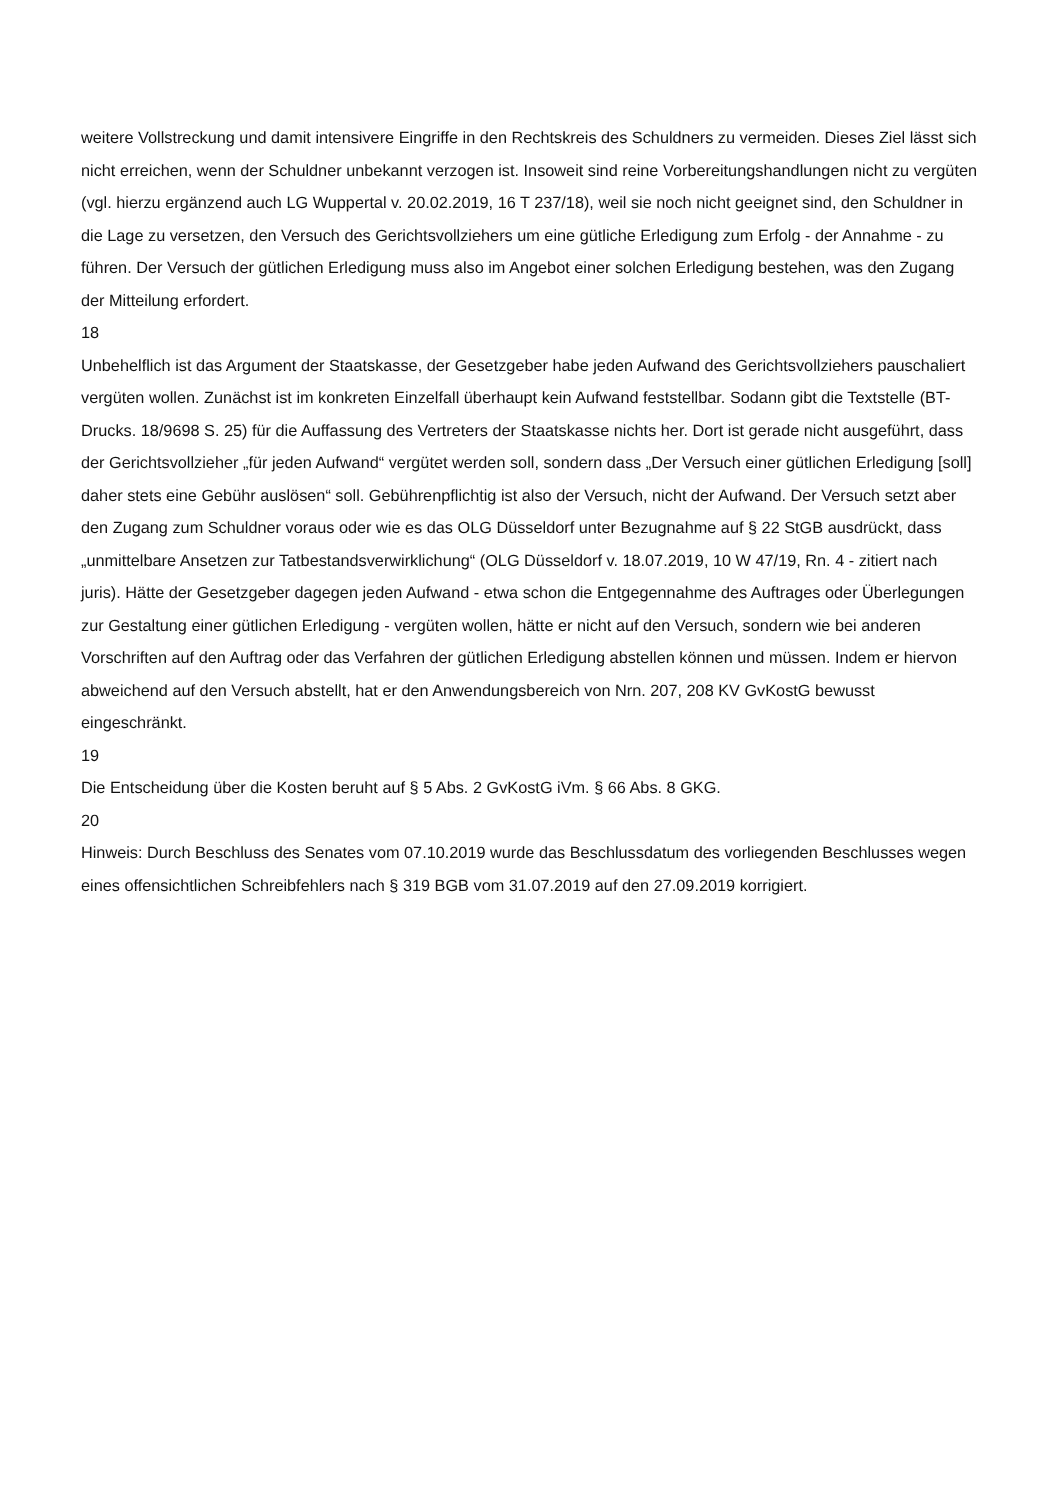weitere Vollstreckung und damit intensivere Eingriffe in den Rechtskreis des Schuldners zu vermeiden. Dieses Ziel lässt sich nicht erreichen, wenn der Schuldner unbekannt verzogen ist. Insoweit sind reine Vorbereitungshandlungen nicht zu vergüten (vgl. hierzu ergänzend auch LG Wuppertal v. 20.02.2019, 16 T 237/18), weil sie noch nicht geeignet sind, den Schuldner in die Lage zu versetzen, den Versuch des Gerichtsvollziehers um eine gütliche Erledigung zum Erfolg - der Annahme - zu führen. Der Versuch der gütlichen Erledigung muss also im Angebot einer solchen Erledigung bestehen, was den Zugang der Mitteilung erfordert.
18
Unbehelflich ist das Argument der Staatskasse, der Gesetzgeber habe jeden Aufwand des Gerichtsvollziehers pauschaliert vergüten wollen. Zunächst ist im konkreten Einzelfall überhaupt kein Aufwand feststellbar. Sodann gibt die Textstelle (BT-Drucks. 18/9698 S. 25) für die Auffassung des Vertreters der Staatskasse nichts her. Dort ist gerade nicht ausgeführt, dass der Gerichtsvollzieher „für jeden Aufwand“ vergütet werden soll, sondern dass „Der Versuch einer gütlichen Erledigung [soll] daher stets eine Gebühr auslösen“ soll. Gebührenpflichtig ist also der Versuch, nicht der Aufwand. Der Versuch setzt aber den Zugang zum Schuldner voraus oder wie es das OLG Düsseldorf unter Bezugnahme auf § 22 StGB ausdrückt, dass „unmittelbare Ansetzen zur Tatbestandsverwirklichung“ (OLG Düsseldorf v. 18.07.2019, 10 W 47/19, Rn. 4 - zitiert nach juris). Hätte der Gesetzgeber dagegen jeden Aufwand - etwa schon die Entgegennahme des Auftrages oder Überlegungen zur Gestaltung einer gütlichen Erledigung - vergüten wollen, hätte er nicht auf den Versuch, sondern wie bei anderen Vorschriften auf den Auftrag oder das Verfahren der gütlichen Erledigung abstellen können und müssen. Indem er hiervon abweichend auf den Versuch abstellt, hat er den Anwendungsbereich von Nrn. 207, 208 KV GvKostG bewusst eingeschränkt.
19
Die Entscheidung über die Kosten beruht auf § 5 Abs. 2 GvKostG iVm. § 66 Abs. 8 GKG.
20
Hinweis: Durch Beschluss des Senates vom 07.10.2019 wurde das Beschlussdatum des vorliegenden Beschlusses wegen eines offensichtlichen Schreibfehlers nach § 319 BGB vom 31.07.2019 auf den 27.09.2019 korrigiert.